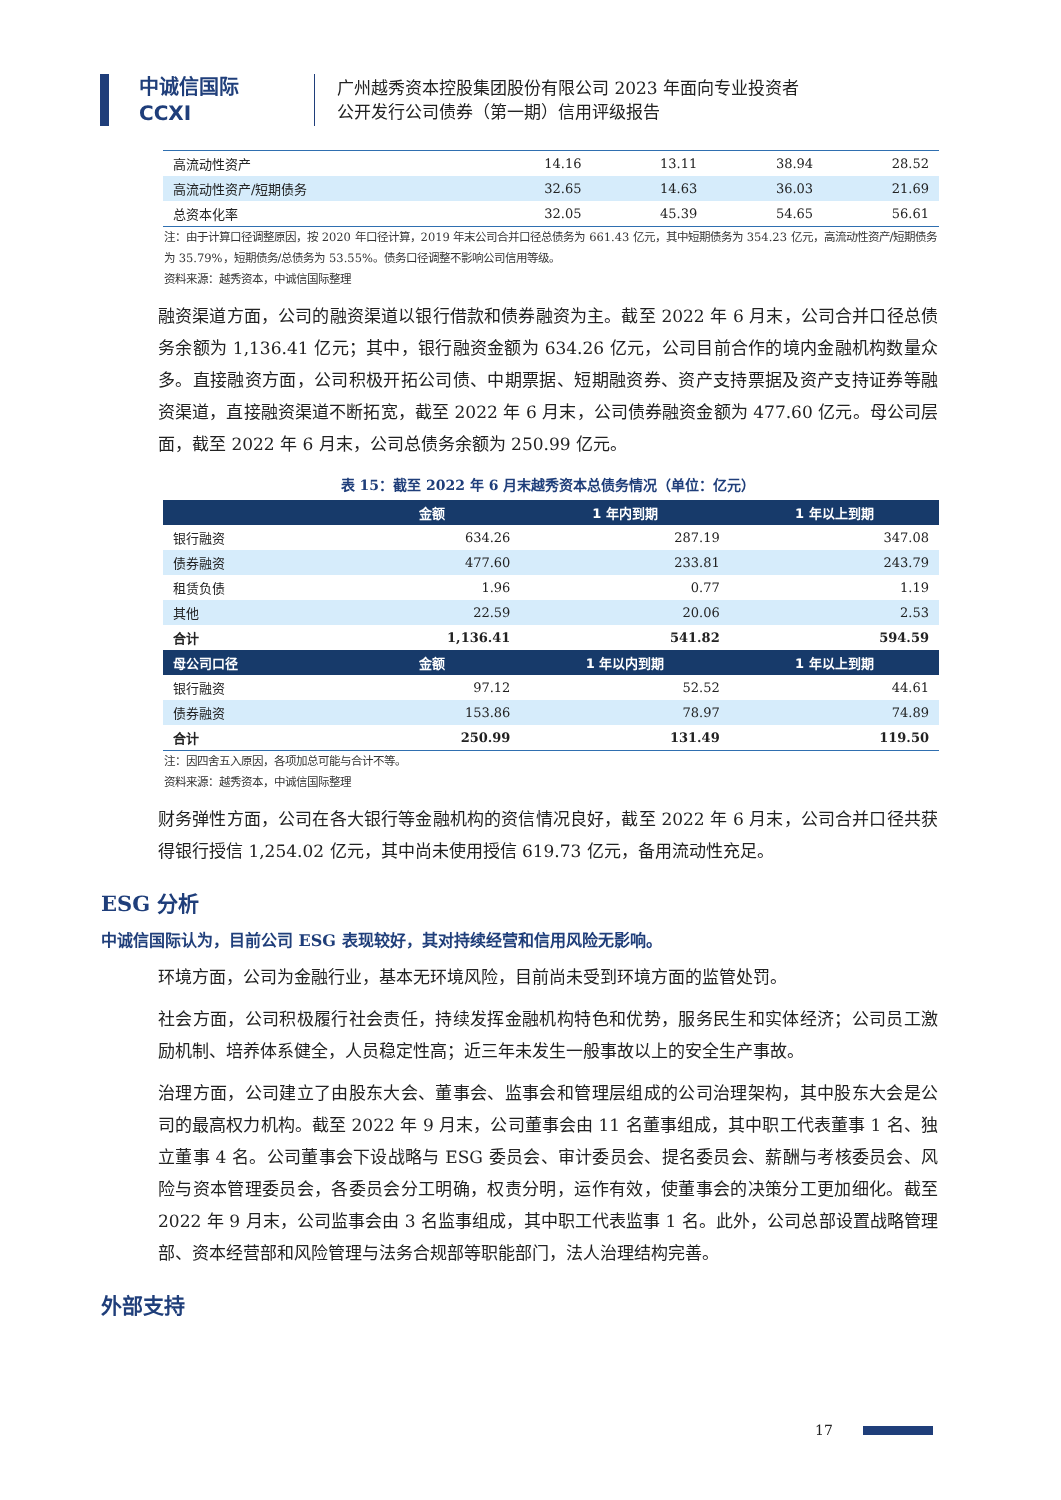中诚信国际
CCXI
广州越秀资本控股集团股份有限公司 2023 年面向专业投资者
公开发行公司债券（第一期）信用评级报告
| 高流动性资产 | 14.16 | 13.11 | 38.94 | 28.52 |
| 高流动性资产/短期债务 | 32.65 | 14.63 | 36.03 | 21.69 |
| 总资本化率 | 32.05 | 45.39 | 54.65 | 56.61 |
注：由于计算口径调整原因，按 2020 年口径计算，2019 年末公司合并口径总债务为 661.43 亿元，其中短期债务为 354.23 亿元，高流动性资产/短期债务为 35.79%，短期债务/总债务为 53.55%。债务口径调整不影响公司信用等级。
资料来源：越秀资本，中诚信国际整理
融资渠道方面，公司的融资渠道以银行借款和债券融资为主。截至 2022 年 6 月末，公司合并口径总债务余额为 1,136.41 亿元；其中，银行融资金额为 634.26 亿元，公司目前合作的境内金融机构数量众多。直接融资方面，公司积极开拓公司债、中期票据、短期融资券、资产支持票据及资产支持证券等融资渠道，直接融资渠道不断拓宽，截至 2022 年 6 月末，公司债券融资金额为 477.60 亿元。母公司层面，截至 2022 年 6 月末，公司总债务余额为 250.99 亿元。
表 15：截至 2022 年 6 月末越秀资本总债务情况（单位：亿元）
| | 金额 | 1 年内到期 | 1 年以上到期 |
| --- | --- | --- | --- |
| 银行融资 | 634.26 | 287.19 | 347.08 |
| 债券融资 | 477.60 | 233.81 | 243.79 |
| 租赁负债 | 1.96 | 0.77 | 1.19 |
| 其他 | 22.59 | 20.06 | 2.53 |
| 合计 | 1,136.41 | 541.82 | 594.59 |
| 母公司口径 | 金额 | 1 年以内到期 | 1 年以上到期 |
| 银行融资 | 97.12 | 52.52 | 44.61 |
| 债券融资 | 153.86 | 78.97 | 74.89 |
| 合计 | 250.99 | 131.49 | 119.50 |
注：因四舍五入原因，各项加总可能与合计不等。
资料来源：越秀资本，中诚信国际整理
财务弹性方面，公司在各大银行等金融机构的资信情况良好，截至 2022 年 6 月末，公司合并口径共获得银行授信 1,254.02 亿元，其中尚未使用授信 619.73 亿元，备用流动性充足。
ESG 分析
中诚信国际认为，目前公司 ESG 表现较好，其对持续经营和信用风险无影响。
环境方面，公司为金融行业，基本无环境风险，目前尚未受到环境方面的监管处罚。
社会方面，公司积极履行社会责任，持续发挥金融机构特色和优势，服务民生和实体经济；公司员工激励机制、培养体系健全，人员稳定性高；近三年未发生一般事故以上的安全生产事故。
治理方面，公司建立了由股东大会、董事会、监事会和管理层组成的公司治理架构，其中股东大会是公司的最高权力机构。截至 2022 年 9 月末，公司董事会由 11 名董事组成，其中职工代表董事 1 名、独立董事 4 名。公司董事会下设战略与 ESG 委员会、审计委员会、提名委员会、薪酬与考核委员会、风险与资本管理委员会，各委员会分工明确，权责分明，运作有效，使董事会的决策分工更加细化。截至 2022 年 9 月末，公司监事会由 3 名监事组成，其中职工代表监事 1 名。此外，公司总部设置战略管理部、资本经营部和风险管理与法务合规部等职能部门，法人治理结构完善。
外部支持
17